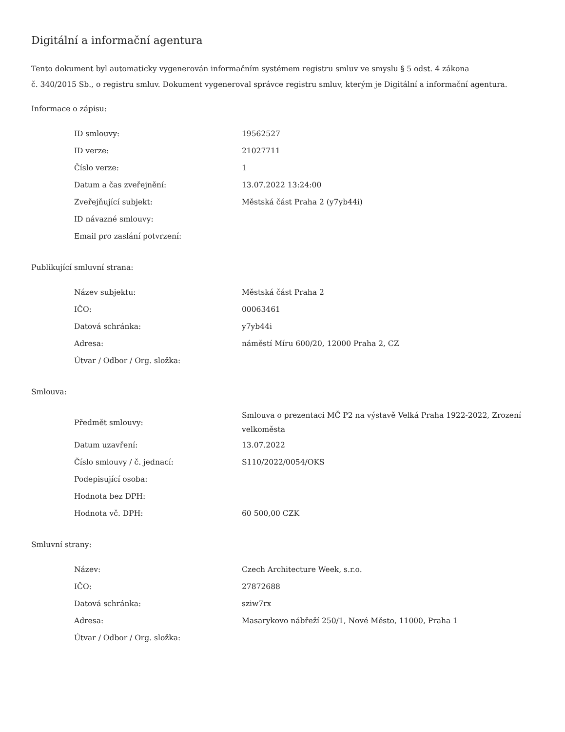Digitální a informační agentura
Tento dokument byl automaticky vygenerován informačním systémem registru smluv ve smyslu § 5 odst. 4 zákona
č. 340/2015 Sb., o registru smluv. Dokument vygeneroval správce registru smluv, kterým je Digitální a informační agentura.
Informace o zápisu:
| ID smlouvy: | 19562527 |
| ID verze: | 21027711 |
| Číslo verze: | 1 |
| Datum a čas zveřejnění: | 13.07.2022 13:24:00 |
| Zveřejňující subjekt: | Městská část Praha 2 (y7yb44i) |
| ID návazné smlouvy: | |
| Email pro zaslání potvrzení: | |
Publikující smluvní strana:
| Název subjektu: | Městská část Praha 2 |
| IČO: | 00063461 |
| Datová schránka: | y7yb44i |
| Adresa: | náměstí Míru 600/20, 12000 Praha 2, CZ |
| Útvar / Odbor / Org. složka: | |
Smlouva:
| Předmět smlouvy: | Smlouva o prezentaci MČ P2 na výstavě Velká Praha 1922-2022, Zrození velkoměsta |
| Datum uzavření: | 13.07.2022 |
| Číslo smlouvy / č. jednací: | S110/2022/0054/OKS |
| Podepisující osoba: | |
| Hodnota bez DPH: | |
| Hodnota vč. DPH: | 60 500,00 CZK |
Smluvní strany:
| Název: | Czech Architecture Week, s.r.o. |
| IČO: | 27872688 |
| Datová schránka: | sziw7rx |
| Adresa: | Masarykovo nábřeží 250/1, Nové Město, 11000, Praha 1 |
| Útvar / Odbor / Org. složka: | |